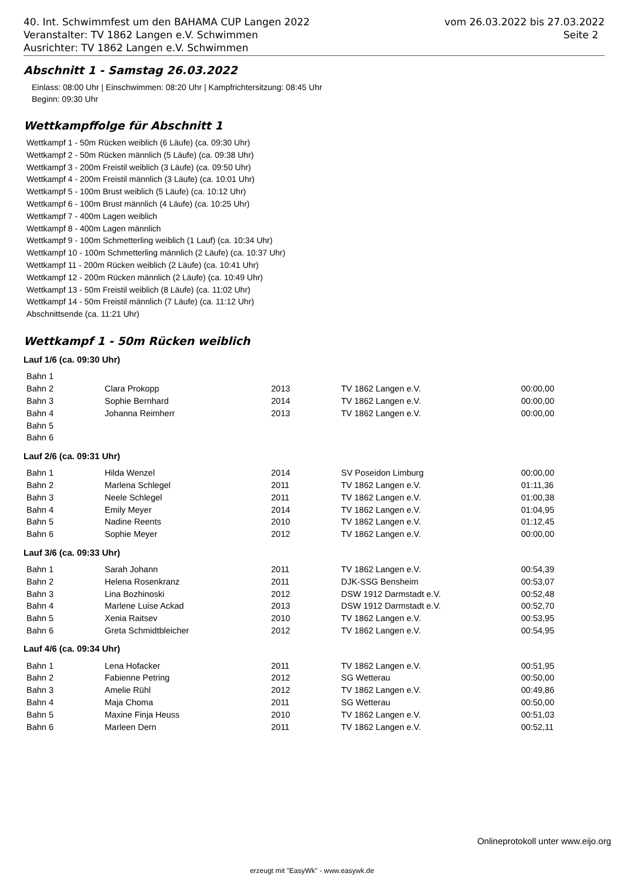40. Int. Schwimmfest um den BAHAMA CUP Langen 2022
Veranstalter: TV 1862 Langen e.V. Schwimmen
Ausrichter: TV 1862 Langen e.V. Schwimmen
vom 26.03.2022 bis 27.03.2022
Seite 2
Abschnitt 1 - Samstag 26.03.2022
Einlass: 08:00 Uhr | Einschwimmen: 08:20 Uhr | Kampfrichtersitzung: 08:45 Uhr
Beginn: 09:30 Uhr
Wettkampffolge für Abschnitt 1
Wettkampf 1 - 50m Rücken weiblich (6 Läufe) (ca. 09:30 Uhr)
Wettkampf 2 - 50m Rücken männlich (5 Läufe) (ca. 09:38 Uhr)
Wettkampf 3 - 200m Freistil weiblich (3 Läufe) (ca. 09:50 Uhr)
Wettkampf 4 - 200m Freistil männlich (3 Läufe) (ca. 10:01 Uhr)
Wettkampf 5 - 100m Brust weiblich (5 Läufe) (ca. 10:12 Uhr)
Wettkampf 6 - 100m Brust männlich (4 Läufe) (ca. 10:25 Uhr)
Wettkampf 7 - 400m Lagen weiblich
Wettkampf 8 - 400m Lagen männlich
Wettkampf 9 - 100m Schmetterling weiblich (1 Lauf) (ca. 10:34 Uhr)
Wettkampf 10 - 100m Schmetterling männlich (2 Läufe) (ca. 10:37 Uhr)
Wettkampf 11 - 200m Rücken weiblich (2 Läufe) (ca. 10:41 Uhr)
Wettkampf 12 - 200m Rücken männlich (2 Läufe) (ca. 10:49 Uhr)
Wettkampf 13 - 50m Freistil weiblich (8 Läufe) (ca. 11:02 Uhr)
Wettkampf 14 - 50m Freistil männlich (7 Läufe) (ca. 11:12 Uhr)
Abschnittsende (ca. 11:21 Uhr)
Wettkampf 1 - 50m Rücken weiblich
Lauf 1/6 (ca. 09:30 Uhr)
| Bahn 1 | | | | |
| Bahn 2 | Clara Prokopp | 2013 | TV 1862 Langen e.V. | 00:00,00 |
| Bahn 3 | Sophie Bernhard | 2014 | TV 1862 Langen e.V. | 00:00,00 |
| Bahn 4 | Johanna Reimherr | 2013 | TV 1862 Langen e.V. | 00:00,00 |
| Bahn 5 | | | | |
| Bahn 6 | | | | |
Lauf 2/6 (ca. 09:31 Uhr)
| Bahn 1 | Hilda Wenzel | 2014 | SV Poseidon Limburg | 00:00,00 |
| Bahn 2 | Marlena Schlegel | 2011 | TV 1862 Langen e.V. | 01:11,36 |
| Bahn 3 | Neele Schlegel | 2011 | TV 1862 Langen e.V. | 01:00,38 |
| Bahn 4 | Emily Meyer | 2014 | TV 1862 Langen e.V. | 01:04,95 |
| Bahn 5 | Nadine Reents | 2010 | TV 1862 Langen e.V. | 01:12,45 |
| Bahn 6 | Sophie Meyer | 2012 | TV 1862 Langen e.V. | 00:00,00 |
Lauf 3/6 (ca. 09:33 Uhr)
| Bahn 1 | Sarah Johann | 2011 | TV 1862 Langen e.V. | 00:54,39 |
| Bahn 2 | Helena Rosenkranz | 2011 | DJK-SSG Bensheim | 00:53,07 |
| Bahn 3 | Lina Bozhinoski | 2012 | DSW 1912 Darmstadt e.V. | 00:52,48 |
| Bahn 4 | Marlene Luise Ackad | 2013 | DSW 1912 Darmstadt e.V. | 00:52,70 |
| Bahn 5 | Xenia Raitsev | 2010 | TV 1862 Langen e.V. | 00:53,95 |
| Bahn 6 | Greta Schmidtbleicher | 2012 | TV 1862 Langen e.V. | 00:54,95 |
Lauf 4/6 (ca. 09:34 Uhr)
| Bahn 1 | Lena Hofacker | 2011 | TV 1862 Langen e.V. | 00:51,95 |
| Bahn 2 | Fabienne Petring | 2012 | SG Wetterau | 00:50,00 |
| Bahn 3 | Amelie Rühl | 2012 | TV 1862 Langen e.V. | 00:49,86 |
| Bahn 4 | Maja Choma | 2011 | SG Wetterau | 00:50,00 |
| Bahn 5 | Maxine Finja Heuss | 2010 | TV 1862 Langen e.V. | 00:51,03 |
| Bahn 6 | Marleen Dern | 2011 | TV 1862 Langen e.V. | 00:52,11 |
Onlineprotokoll unter www.eijo.org
erzeugt mit "EasyWk" - www.easywk.de